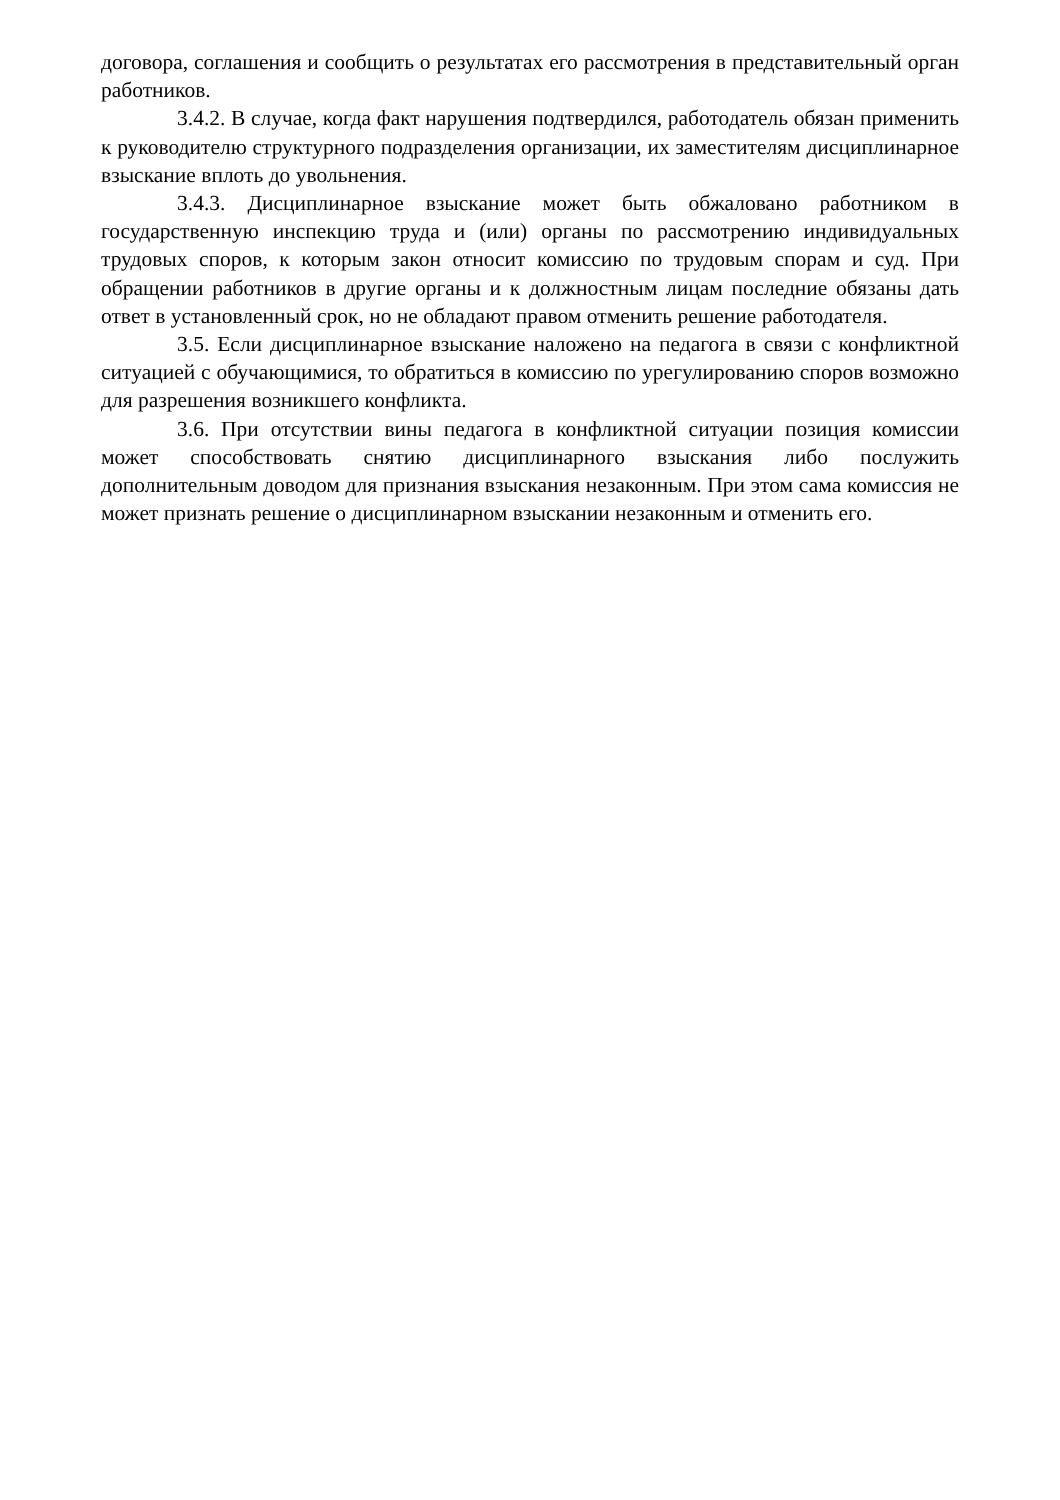договора, соглашения и сообщить о результатах его рассмотрения в представительный орган работников.
3.4.2. В случае, когда факт нарушения подтвердился, работодатель обязан применить к руководителю структурного подразделения организации, их заместителям дисциплинарное взыскание вплоть до увольнения.
3.4.3. Дисциплинарное взыскание может быть обжаловано работником в государственную инспекцию труда и (или) органы по рассмотрению индивидуальных трудовых споров, к которым закон относит комиссию по трудовым спорам и суд. При обращении работников в другие органы и к должностным лицам последние обязаны дать ответ в установленный срок, но не обладают правом отменить решение работодателя.
3.5. Если дисциплинарное взыскание наложено на педагога в связи с конфликтной ситуацией с обучающимися, то обратиться в комиссию по урегулированию споров возможно для разрешения возникшего конфликта.
3.6. При отсутствии вины педагога в конфликтной ситуации позиция комиссии может способствовать снятию дисциплинарного взыскания либо послужить дополнительным доводом для признания взыскания незаконным. При этом сама комиссия не может признать решение о дисциплинарном взыскании незаконным и отменить его.